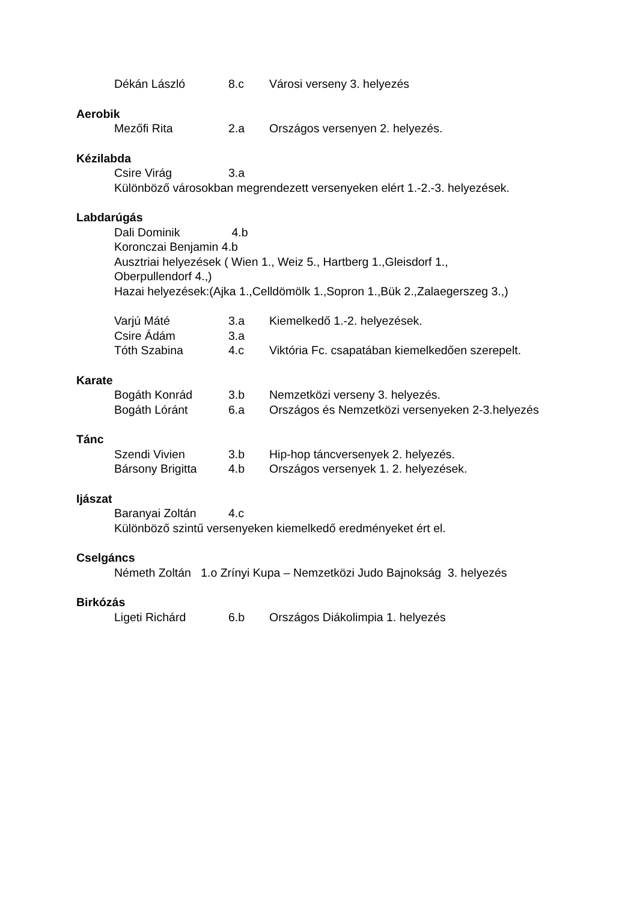Dékán László 8.c Városi verseny 3. helyezés
Aerobik
Mezőfi Rita 2.a Országos versenyen 2. helyezés.
Kézilabda
Csire Virág 3.a
Különböző városokban megrendezett versenyeken elért 1.-2.-3. helyezések.
Labdarúgás
Dali Dominik 4.b
Koronczai Benjamin 4.b
Ausztriai helyezések ( Wien 1., Weiz 5., Hartberg 1.,Gleisdorf 1.,
Oberpullendorf 4.,)
Hazai helyezések:(Ajka 1.,Celldömölk 1.,Sopron 1.,Bük 2.,Zalaegerszeg 3.,)
Varjú Máté 3.a Kiemelkedő 1.-2. helyezések.
Csire Ádám 3.a
Tóth Szabina 4.c Viktória Fc. csapatában kiemelkedően szerepelt.
Karate
Bogáth Konrád 3.b Nemzetközi verseny 3. helyezés.
Bogáth Lóránt 6.a Országos és Nemzetközi versenyeken 2-3.helyezés
Tánc
Szendi Vivien 3.b Hip-hop táncversenyek 2. helyezés.
Bársony Brigitta 4.b Országos versenyek 1. 2. helyezések.
Ijászat
Baranyai Zoltán 4.c
Különböző szintű versenyeken kiemelkedő eredményeket ért el.
Cselgáncs
Németh Zoltán 1.o Zrínyi Kupa – Nemzetközi Judo Bajnokság 3. helyezés
Birkózás
Ligeti Richárd 6.b Országos Diákolimpia 1. helyezés